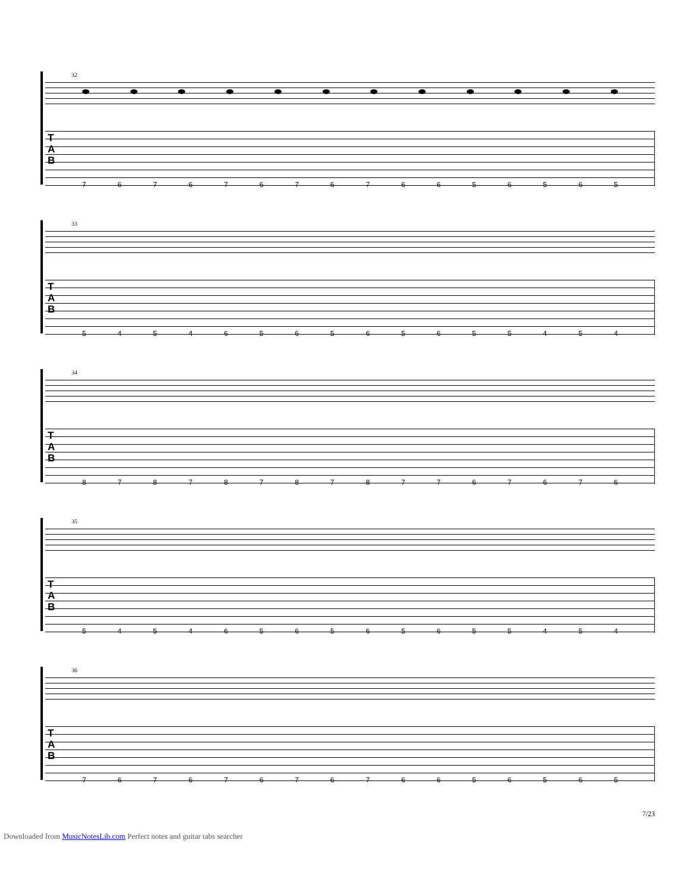32
T
A
B
7 6 7 6 7 6 7 6 7 6 6 5 6 5 6 5
33
T
A
B
5 4 5 4 6 5 6 5 6 5 6 5 5 4 5 4
34
T
A
B
8 7 8 7 8 7 8 7 8 7 7 6 7 6 7 6
35
T
A
B
5 4 5 4 6 5 6 5 6 5 6 5 5 4 5 4
36
T
A
B
7 6 7 6 7 6 7 6 7 6 6 5 6 5 6 5
7/23
Downloaded from MusicNotesLib.com Perfect notes and guitar tabs searcher